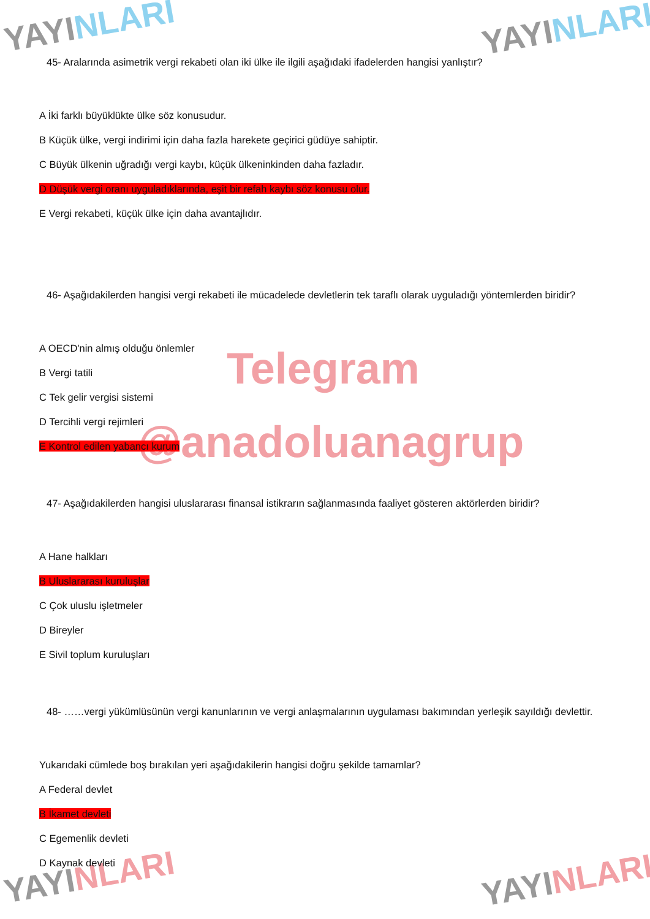YAYINLARI YAYINLARI
YAYINLARI YAYINLARI
Telegram
@anadoluanagrup
45- Aralarında asimetrik vergi rekabeti olan iki ülke ile ilgili aşağıdaki ifadelerden hangisi yanlıştır?
A İki farklı büyüklükte ülke söz konusudur.
B Küçük ülke, vergi indirimi için daha fazla harekete geçirici güdüye sahiptir.
C Büyük ülkenin uğradığı vergi kaybı, küçük ülkeninkinden daha fazladır.
D Düşük vergi oranı uyguladıklarında, eşit bir refah kaybı söz konusu olur.
E Vergi rekabeti, küçük ülke için daha avantajlıdır.
46- Aşağıdakilerden hangisi vergi rekabeti ile mücadelede devletlerin tek taraflı olarak uyguladığı yöntemlerden biridir?
A OECD'nin almış olduğu önlemler
B Vergi tatili
C Tek gelir vergisi sistemi
D Tercihli vergi rejimleri
E Kontrol edilen yabancı kurum
47- Aşağıdakilerden hangisi uluslararası finansal istikrarın sağlanmasında faaliyet gösteren aktörlerden biridir?
A Hane halkları
B Uluslararası kuruluşlar
C Çok uluslu işletmeler
D Bireyler
E Sivil toplum kuruluşları
48- ……vergi yükümlüsünün vergi kanunlarının ve vergi anlaşmalarının uygulaması bakımından yerleşik sayıldığı devlettir.
Yukarıdaki cümlede boş bırakılan yeri aşağıdakilerin hangisi doğru şekilde tamamlar?
A Federal devlet
B İkamet devleti
C Egemenlik devleti
D Kaynak devleti